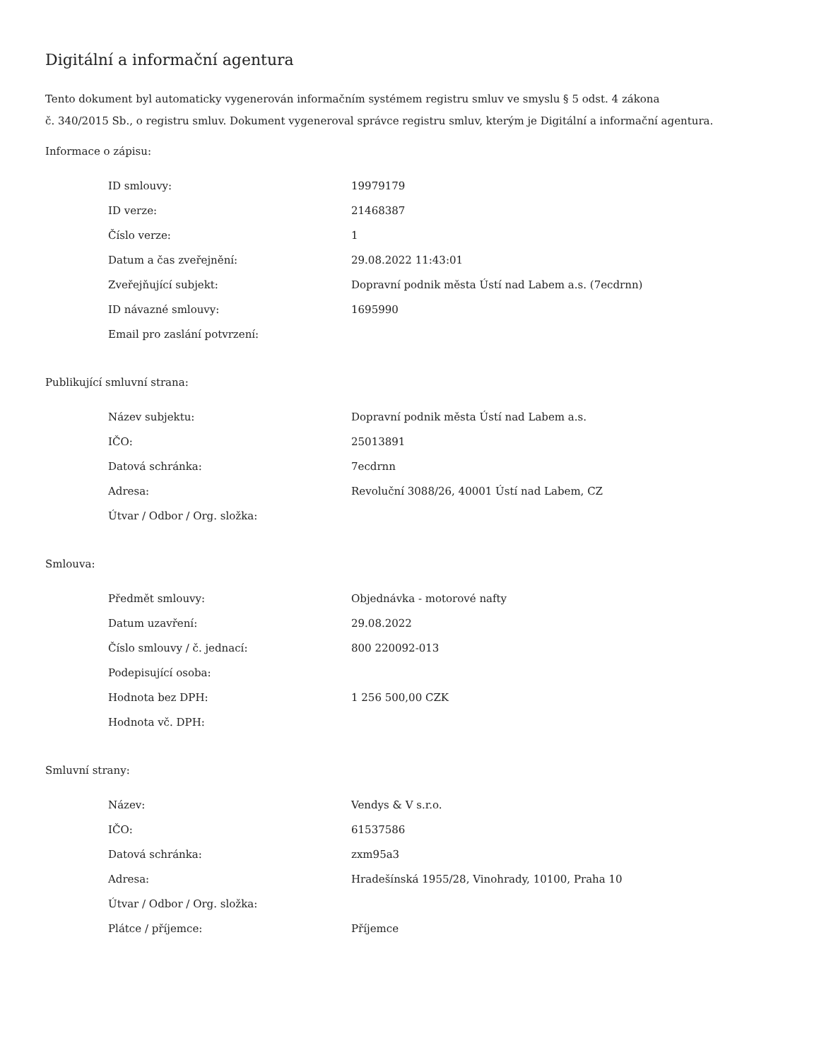Digitální a informační agentura
Tento dokument byl automaticky vygenerován informačním systémem registru smluv ve smyslu § 5 odst. 4 zákona
č. 340/2015 Sb., o registru smluv. Dokument vygeneroval správce registru smluv, kterým je Digitální a informační agentura.
Informace o zápisu:
| ID smlouvy: | 19979179 |
| ID verze: | 21468387 |
| Číslo verze: | 1 |
| Datum a čas zveřejnění: | 29.08.2022 11:43:01 |
| Zveřejňující subjekt: | Dopravní podnik města Ústí nad Labem a.s. (7ecdrnn) |
| ID návazné smlouvy: | 1695990 |
| Email pro zaslání potvrzení: | |
Publikující smluvní strana:
| Název subjektu: | Dopravní podnik města Ústí nad Labem a.s. |
| IČO: | 25013891 |
| Datová schránka: | 7ecdrnn |
| Adresa: | Revoluční 3088/26, 40001 Ústí nad Labem, CZ |
| Útvar / Odbor / Org. složka: | |
Smlouva:
| Předmět smlouvy: | Objednávka - motorové nafty |
| Datum uzavření: | 29.08.2022 |
| Číslo smlouvy / č. jednací: | 800 220092-013 |
| Podepisující osoba: | |
| Hodnota bez DPH: | 1 256 500,00 CZK |
| Hodnota vč. DPH: | |
Smluvní strany:
| Název: | Vendys & V s.r.o. |
| IČO: | 61537586 |
| Datová schránka: | zxm95a3 |
| Adresa: | Hradešínská 1955/28, Vinohrady, 10100, Praha 10 |
| Útvar / Odbor / Org. složka: | |
| Plátce / příjemce: | Příjemce |